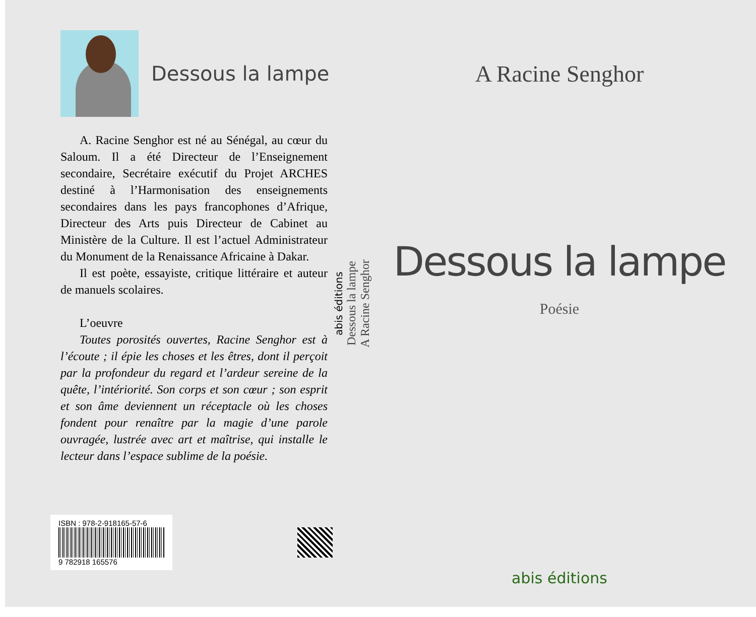Dessous la lampe
A. Racine Senghor est né au Sénégal, au cœur du Saloum. Il a été Directeur de l’Enseignement secondaire, Secrétaire exécutif du Projet ARCHES destiné à l’Harmonisation des enseignements secondaires dans les pays francophones d’Afrique, Directeur des Arts puis Directeur de Cabinet au Ministère de la Culture. Il est l’actuel Administrateur du Monument de la Renaissance Africaine à Dakar.
Il est poète, essayiste, critique littéraire et auteur de manuels scolaires.
L’oeuvre
Toutes porosités ouvertes, Racine Senghor est à l’écoute ; il épie les choses et les êtres, dont il perçoit par la profondeur du regard et l’ardeur sereine de la quête, l’intériorité. Son corps et son cœur ; son esprit et son âme deviennent un réceptacle où les choses fondent pour renaître par la magie d’une parole ouvragée, lustrée avec art et maîtrise, qui installe le lecteur dans l’espace sublime de la poésie.
ISBN : 978-2-918165-57-6
9 782918 165576
abis éditions
Dessous la lampe
A Racine Senghor
A Racine Senghor
Dessous la lampe
Poésie
abis éditions